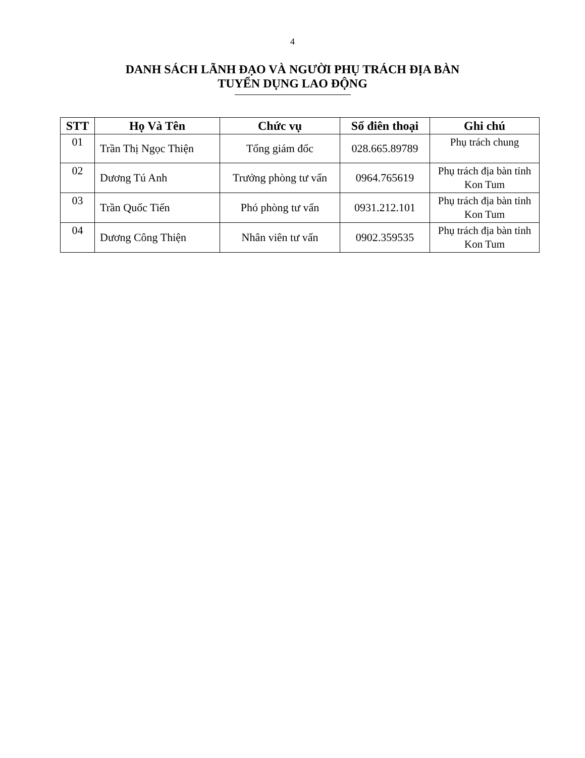4
DANH SÁCH LÃNH ĐẠO VÀ NGƯỜI PHỤ TRÁCH ĐỊA BÀN
TUYỂN DỤNG LAO ĐỘNG
| STT | Họ Và Tên | Chức vụ | Số điên thoại | Ghi chú |
| --- | --- | --- | --- | --- |
| 01 | Trần Thị Ngọc Thiện | Tổng giám đốc | 028.665.89789 | Phụ trách chung |
| 02 | Dương Tú Anh | Trưởng phòng tư vấn | 0964.765619 | Phụ trách địa bàn tỉnh Kon Tum |
| 03 | Trần Quốc Tiến | Phó phòng tư vấn | 0931.212.101 | Phụ trách địa bàn tỉnh Kon Tum |
| 04 | Dương Công Thiện | Nhân viên tư vấn | 0902.359535 | Phụ trách địa bàn tỉnh Kon Tum |